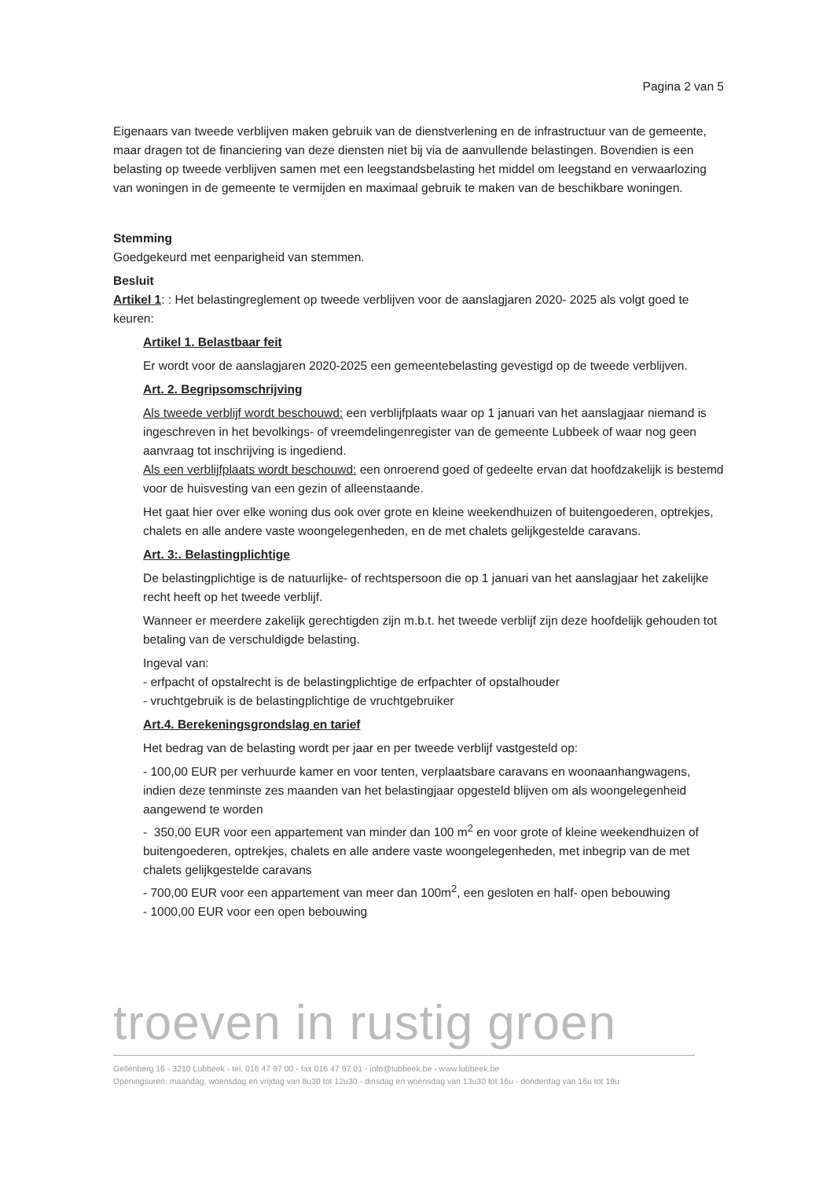Pagina 2 van 5
Eigenaars van tweede verblijven maken gebruik van de dienstverlening en de infrastructuur van de gemeente, maar dragen tot de financiering van deze diensten niet bij via de aanvullende belastingen. Bovendien is een belasting op tweede verblijven samen met een leegstandsbelasting het middel om leegstand en verwaarlozing van woningen in de gemeente te vermijden en maximaal gebruik te maken van de beschikbare woningen.
Stemming
Goedgekeurd met eenparigheid van stemmen.
Besluit
Artikel 1: : Het belastingreglement op tweede verblijven voor de aanslagjaren 2020- 2025 als volgt goed te keuren:
Artikel 1. Belastbaar feit
Er wordt voor de aanslagjaren 2020-2025 een gemeentebelasting gevestigd op de tweede verblijven.
Art. 2. Begripsomschrijving
Als tweede verblijf wordt beschouwd: een verblijfplaats waar op 1 januari van het aanslagjaar niemand is ingeschreven in het bevolkings- of vreemdelingenregister van de gemeente Lubbeek of waar nog geen aanvraag tot inschrijving is ingediend.
Als een verblijfplaats wordt beschouwd: een onroerend goed of gedeelte ervan dat hoofdzakelijk is bestemd voor de huisvesting van een gezin of alleenstaande.
Het gaat hier over elke woning dus ook over grote en kleine weekendhuizen of buitengoederen, optrekjes, chalets en alle andere vaste woongelegenheden, en de met chalets gelijkgestelde caravans.
Art. 3:. Belastingplichtige
De belastingplichtige is de natuurlijke- of rechtspersoon die op 1 januari van het aanslagjaar het zakelijke recht heeft op het tweede verblijf.
Wanneer er meerdere zakelijk gerechtigden zijn m.b.t. het tweede verblijf zijn deze hoofdelijk gehouden tot betaling van de verschuldigde belasting.
Ingeval van:
- erfpacht of opstalrecht is de belastingplichtige de erfpachter of opstalhouder
- vruchtgebruik is de belastingplichtige de vruchtgebruiker
Art.4. Berekeningsgrondslag en tarief
Het bedrag van de belasting wordt per jaar en per tweede verblijf vastgesteld op:
- 100,00 EUR per verhuurde kamer en voor tenten, verplaatsbare caravans en woonaanhangwagens, indien deze tenminste zes maanden van het belastingjaar opgesteld blijven om als woongelegenheid aangewend te worden
- 350,00 EUR voor een appartement van minder dan 100 m<sup>2</sup> en voor grote of kleine weekendhuizen of buitengoederen, optrekjes, chalets en alle andere vaste woongelegenheden, met inbegrip van de met chalets gelijkgestelde caravans
- 700,00 EUR voor een appartement van meer dan 100m<sup>2</sup>, een gesloten en half- open bebouwing
- 1000,00 EUR voor een open bebouwing
troeven in rustig groen
Gellenberg 16 - 3210 Lubbeek - tel. 016 47 97 00 - fax 016 47 97 01 - info@lubbeek.be - www.lubbeek.be
Openingsuren: maandag, woensdag en vrijdag van 8u30 tot 12u30 - dinsdag en woensdag van 13u30 tot 16u - donderdag van 16u tot 19u